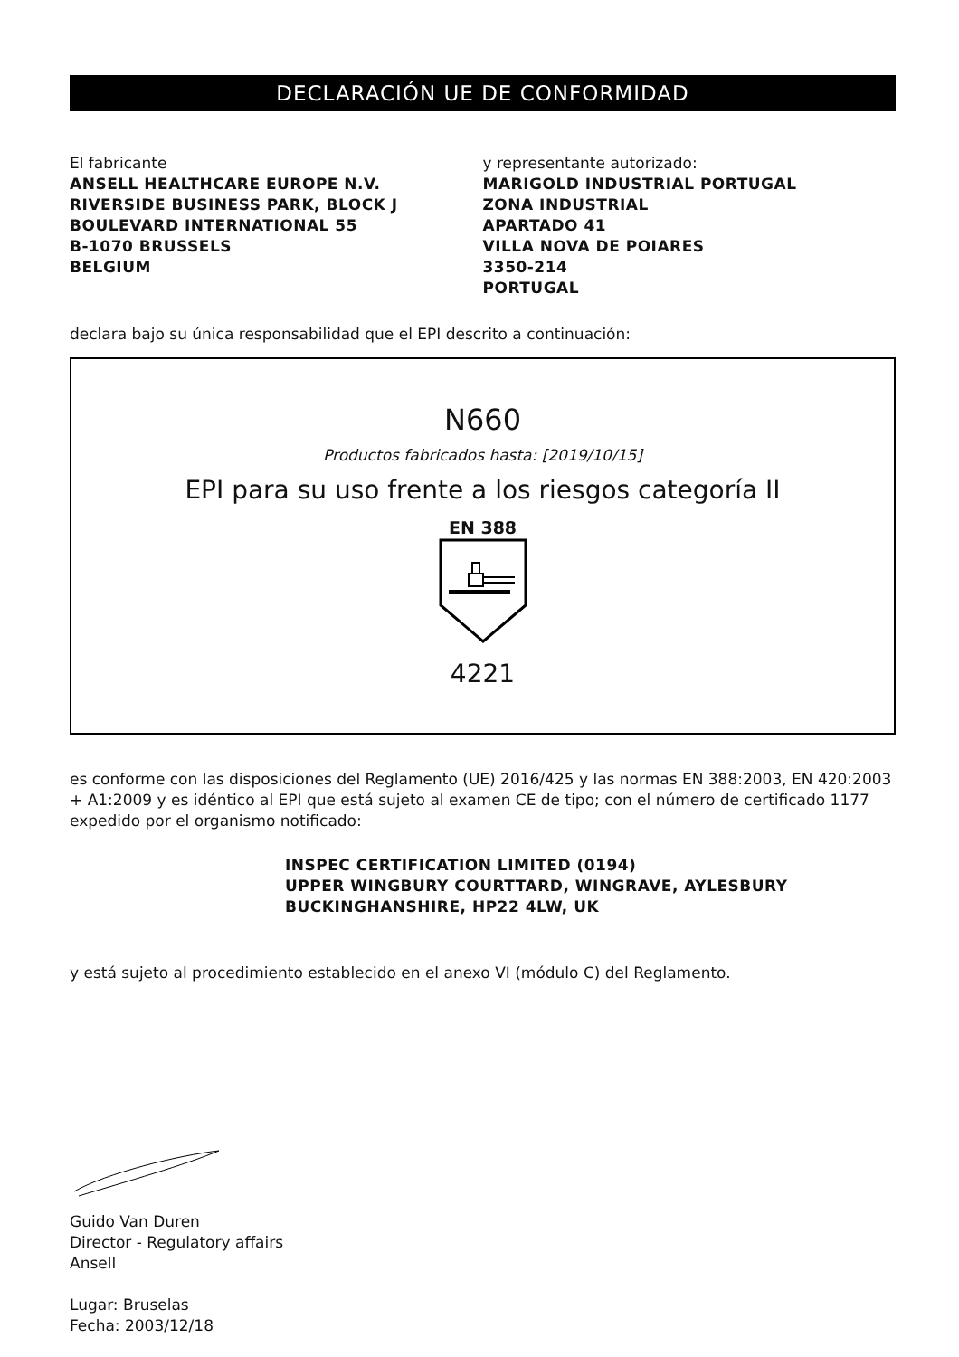DECLARACIÓN UE DE CONFORMIDAD
El fabricante
ANSELL HEALTHCARE EUROPE N.V.
RIVERSIDE BUSINESS PARK, BLOCK J
BOULEVARD INTERNATIONAL 55
B-1070 BRUSSELS
BELGIUM
y representante autorizado:
MARIGOLD INDUSTRIAL PORTUGAL
ZONA INDUSTRIAL
APARTADO 41
VILLA NOVA DE POIARES
3350-214
PORTUGAL
declara bajo su única responsabilidad que el EPI descrito a continuación:
N660
Productos fabricados hasta: [2019/10/15]
EPI para su uso frente a los riesgos categoría II
EN 388
4221
es conforme con las disposiciones del Reglamento (UE) 2016/425 y las normas EN 388:2003, EN 420:2003 + A1:2009 y es idéntico al EPI que está sujeto al examen CE de tipo; con el número de certificado 1177 expedido por el organismo notificado:
INSPEC CERTIFICATION LIMITED (0194)
UPPER WINGBURY COURTTARD, WINGRAVE, AYLESBURY
BUCKINGHANSHIRE, HP22 4LW, UK
y está sujeto al procedimiento establecido en el anexo VI (módulo C) del Reglamento.
Guido Van Duren
Director - Regulatory affairs
Ansell
Lugar: Bruselas
Fecha: 2003/12/18